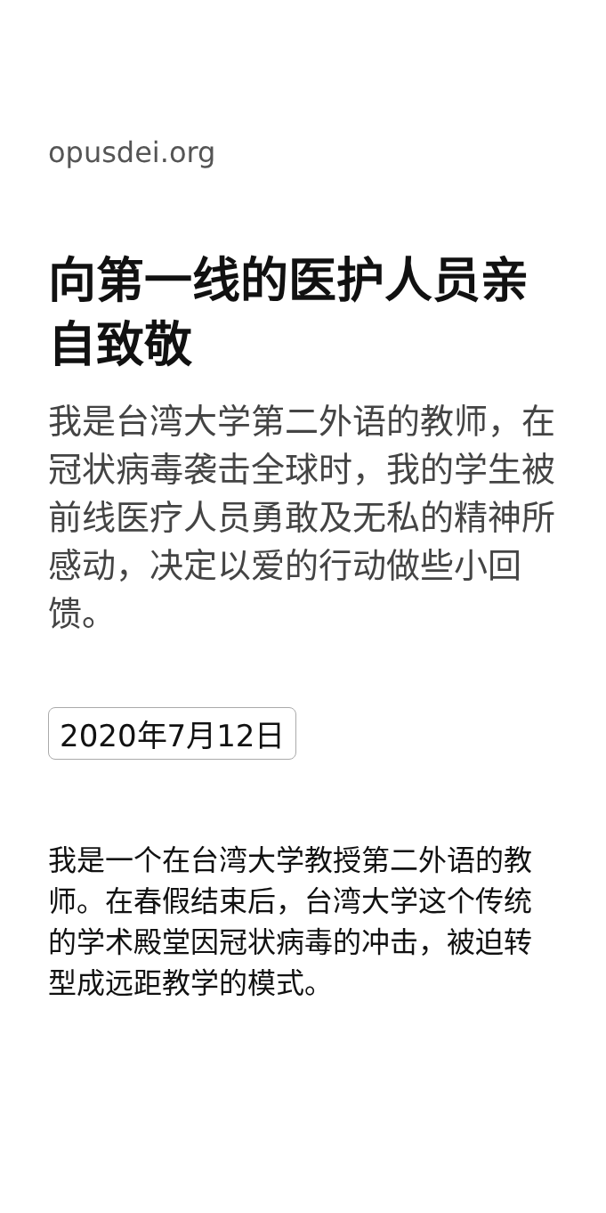opusdei.org
向第一线的医护人员亲自致敬
我是台湾大学第二外语的教师，在冠状病毒袭击全球时，我的学生被前线医疗人员勇敢及无私的精神所感动，决定以爱的行动做些小回馈。
2020年7月12日
我是一个在台湾大学教授第二外语的教师。在春假结束后，台湾大学这个传统的学术殿堂因冠状病毒的冲击，被迫转型成远距教学的模式。